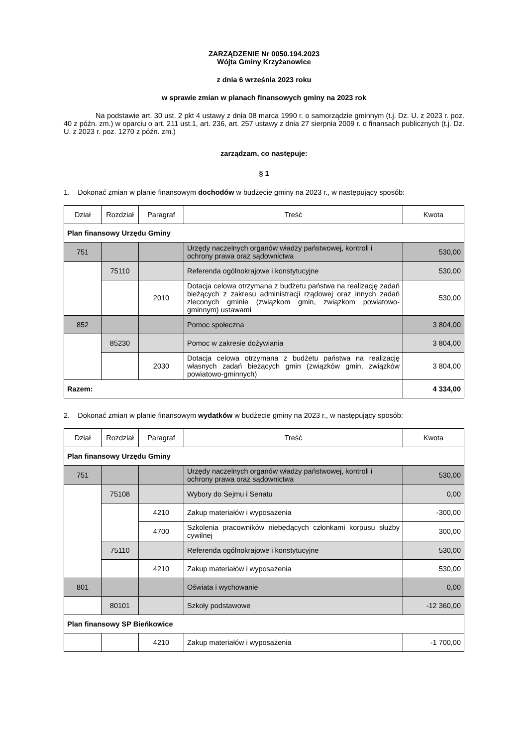ZARZĄDZENIE Nr 0050.194.2023
Wójta Gminy Krzyżanowice
z dnia 6 września 2023 roku
w sprawie zmian w planach finansowych gminy na 2023 rok
Na podstawie art. 30 ust. 2 pkt 4 ustawy z dnia 08 marca 1990 r. o samorządzie gminnym (t.j. Dz. U. z 2023 r. poz. 40 z późn. zm.) w oparciu o art. 211 ust.1, art. 236, art. 257 ustawy z dnia 27 sierpnia 2009 r. o finansach publicznych (t.j. Dz. U. z 2023 r. poz. 1270 z późn. zm.)
zarządzam, co następuje:
§ 1
1. Dokonać zmian w planie finansowym dochodów w budżecie gminy na 2023 r., w następujący sposób:
| Dział | Rozdział | Paragraf | Treść | Kwota |
| --- | --- | --- | --- | --- |
| Plan finansowy Urzędu Gminy | | | | |
| 751 | | | Urzędy naczelnych organów władzy państwowej, kontroli i ochrony prawa oraz sądownictwa | 530,00 |
| | 75110 | | Referenda ogólnokrajowe i konstytucyjne | 530,00 |
| | | 2010 | Dotacja celowa otrzymana z budżetu państwa na realizację zadań bieżących z zakresu administracji rządowej oraz innych zadań zleconych gminie (związkom gmin, związkom powiatowo-gminnym) ustawami | 530,00 |
| 852 | | | Pomoc społeczna | 3 804,00 |
| | 85230 | | Pomoc w zakresie dożywiania | 3 804,00 |
| | | 2030 | Dotacja celowa otrzymana z budżetu państwa na realizację własnych zadań bieżących gmin (związków gmin, związków powiatowo-gminnych) | 3 804,00 |
| Razem: | | | | 4 334,00 |
2. Dokonać zmian w planie finansowym wydatków w budżecie gminy na 2023 r., w następujący sposób:
| Dział | Rozdział | Paragraf | Treść | Kwota |
| --- | --- | --- | --- | --- |
| Plan finansowy Urzędu Gminy | | | | |
| 751 | | | Urzędy naczelnych organów władzy państwowej, kontroli i ochrony prawa oraz sądownictwa | 530,00 |
| | 75108 | | Wybory do Sejmu i Senatu | 0,00 |
| | | 4210 | Zakup materiałów i wyposażenia | -300,00 |
| | | 4700 | Szkolenia pracowników niebędących członkami korpusu służby cywilnej | 300,00 |
| | 75110 | | Referenda ogólnokrajowe i konstytucyjne | 530,00 |
| | | 4210 | Zakup materiałów i wyposażenia | 530,00 |
| 801 | | | Oświata i wychowanie | 0,00 |
| | 80101 | | Szkoły podstawowe | -12 360,00 |
| Plan finansowy SP Bieńkowice | | | | |
| | | 4210 | Zakup materiałów i wyposażenia | -1 700,00 |